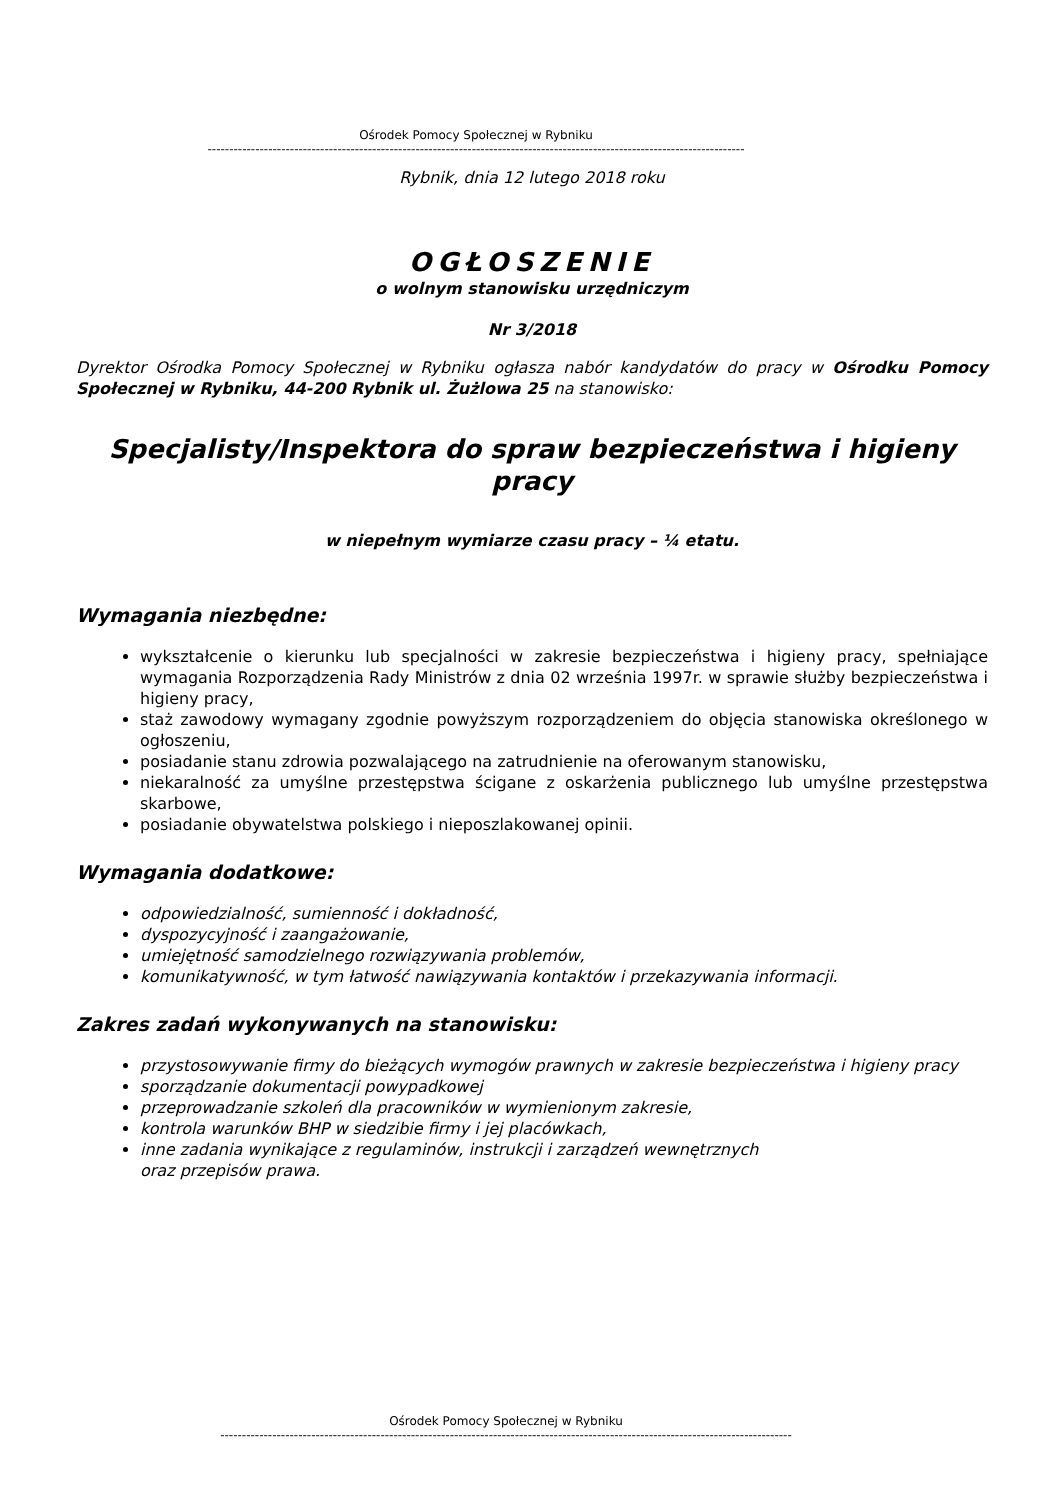Ośrodek Pomocy Społecznej w Rybniku
----------------------------------------------------------------------------------------------------------------------------
Rybnik, dnia 12 lutego 2018 roku
OGŁOSZENIE
o wolnym stanowisku urzędniczym
Nr 3/2018
Dyrektor Ośrodka Pomocy Społecznej w Rybniku ogłasza nabór kandydatów do pracy w Ośrodku Pomocy Społecznej w Rybniku, 44-200 Rybnik ul. Żużlowa 25 na stanowisko:
Specjalisty/Inspektora do spraw bezpieczeństwa i higieny pracy
w niepełnym wymiarze czasu pracy – ¼ etatu.
Wymagania niezbędne:
wykształcenie o kierunku lub specjalności w zakresie bezpieczeństwa i higieny pracy, spełniające wymagania Rozporządzenia Rady Ministrów z dnia 02 września 1997r. w sprawie służby bezpieczeństwa i higieny pracy,
staż zawodowy wymagany zgodnie powyższym rozporządzeniem do objęcia stanowiska określonego w ogłoszeniu,
posiadanie stanu zdrowia pozwalającego na zatrudnienie na oferowanym stanowisku,
niekaralność za umyślne przestępstwa ścigane z oskarżenia publicznego lub umyślne przestępstwa skarbowe,
posiadanie obywatelstwa polskiego i nieposzlakowanej opinii.
Wymagania dodatkowe:
odpowiedzialność, sumienność i dokładność,
dyspozycyjność i zaangażowanie,
umiejętność samodzielnego rozwiązywania problemów,
komunikatywność, w tym łatwość nawiązywania kontaktów i przekazywania informacji.
Zakres zadań wykonywanych na stanowisku:
przystosowywanie firmy do bieżących wymogów prawnych w zakresie bezpieczeństwa i higieny pracy
sporządzanie dokumentacji powypadkowej
przeprowadzanie szkoleń dla pracowników w wymienionym zakresie,
kontrola warunków BHP w siedzibie firmy i jej placówkach,
inne zadania wynikające z regulaminów, instrukcji i zarządzeń wewnętrznych
oraz przepisów prawa.
Ośrodek Pomocy Społecznej w Rybniku
------------------------------------------------------------------------------------------------------------------------------------